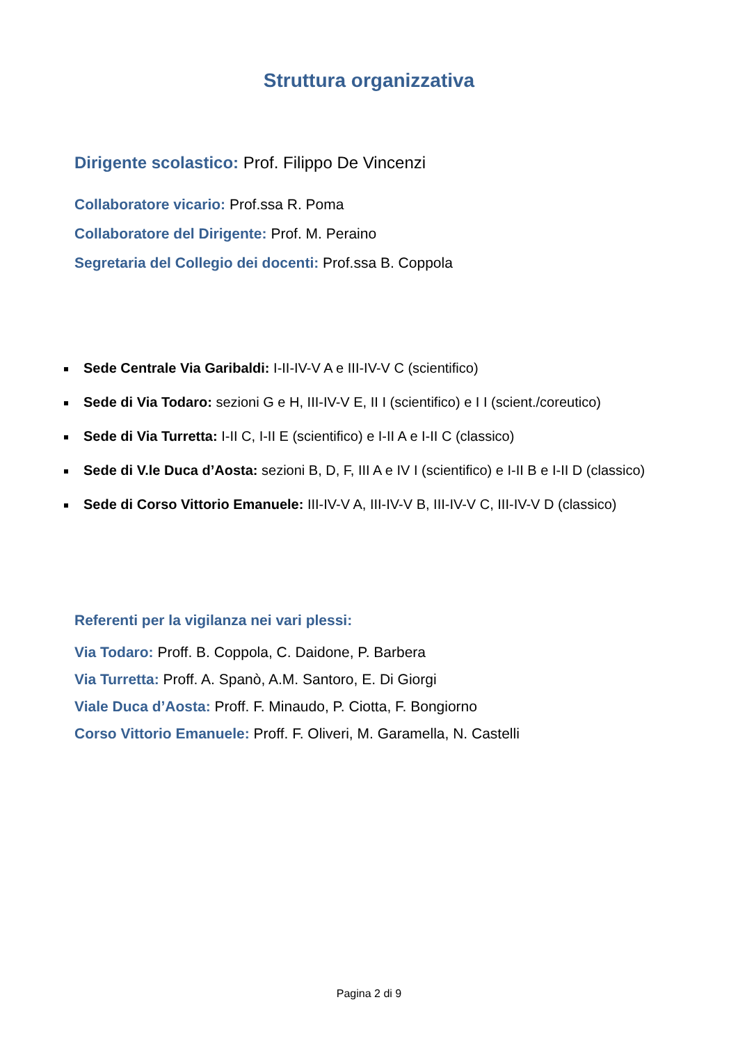Struttura organizzativa
Dirigente scolastico: Prof. Filippo De Vincenzi
Collaboratore vicario: Prof.ssa R. Poma
Collaboratore del Dirigente: Prof. M. Peraino
Segretaria del Collegio dei docenti: Prof.ssa B. Coppola
Sede Centrale Via Garibaldi: I-II-IV-V A e III-IV-V C (scientifico)
Sede di Via Todaro: sezioni G e H, III-IV-V E, II I (scientifico) e I I (scient./coreutico)
Sede di Via Turretta: I-II C, I-II E (scientifico) e I-II A e I-II C (classico)
Sede di V.le Duca d’Aosta: sezioni B, D, F, III A e IV I (scientifico) e I-II B e I-II D (classico)
Sede di Corso Vittorio Emanuele: III-IV-V A, III-IV-V B, III-IV-V C, III-IV-V D (classico)
Referenti per la vigilanza nei vari plessi:
Via Todaro: Proff. B. Coppola, C. Daidone, P. Barbera
Via Turretta: Proff. A. Spanò, A.M. Santoro, E. Di Giorgi
Viale Duca d’Aosta: Proff. F. Minaudo, P. Ciotta, F. Bongiorno
Corso Vittorio Emanuele: Proff. F. Oliveri, M. Garamella, N. Castelli
Pagina 2 di 9